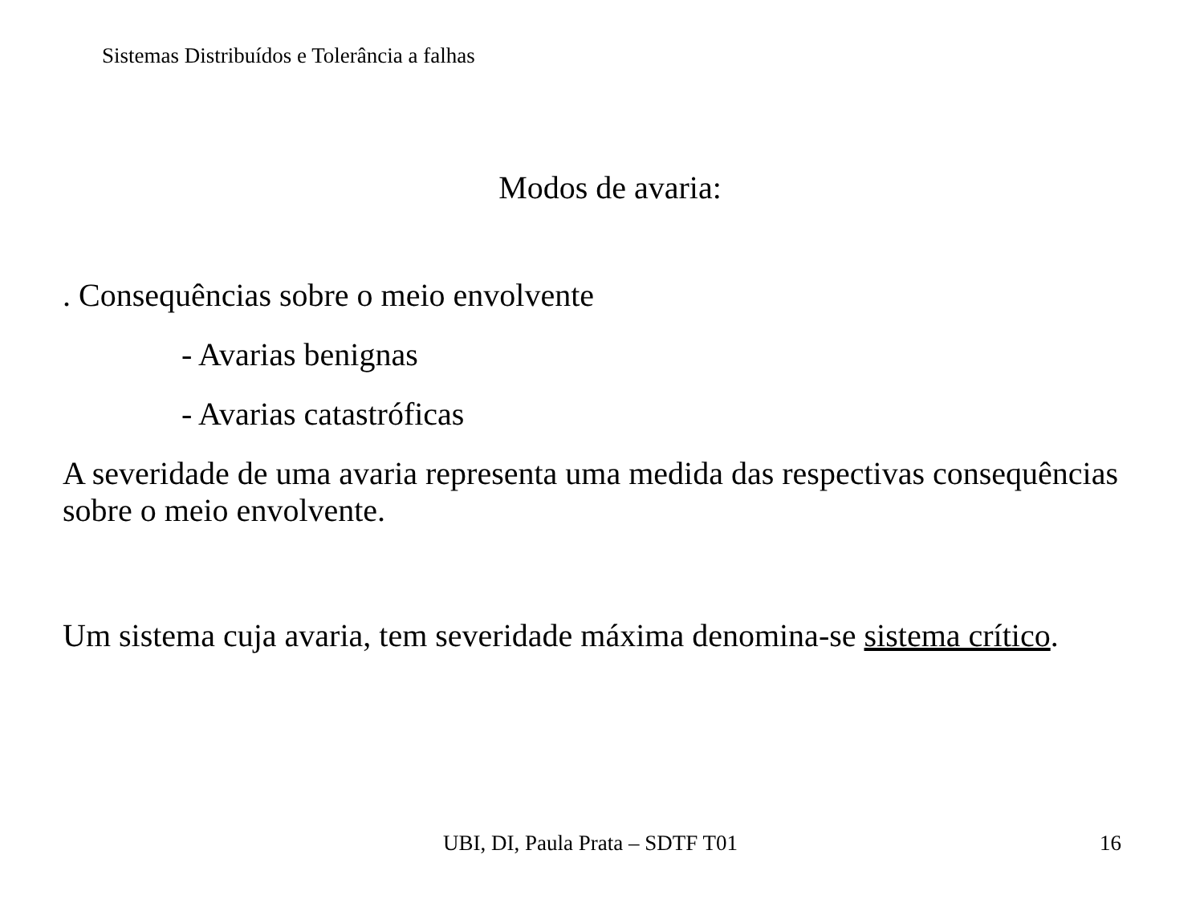Sistemas Distribuídos e Tolerância a falhas
Modos de avaria:
. Consequências sobre o meio envolvente
- Avarias benignas
- Avarias catastróficas
A severidade de uma avaria representa uma medida das respectivas consequências sobre o meio envolvente.
Um sistema cuja avaria, tem severidade máxima denomina-se sistema crítico.
UBI, DI, Paula Prata – SDTF T01
16